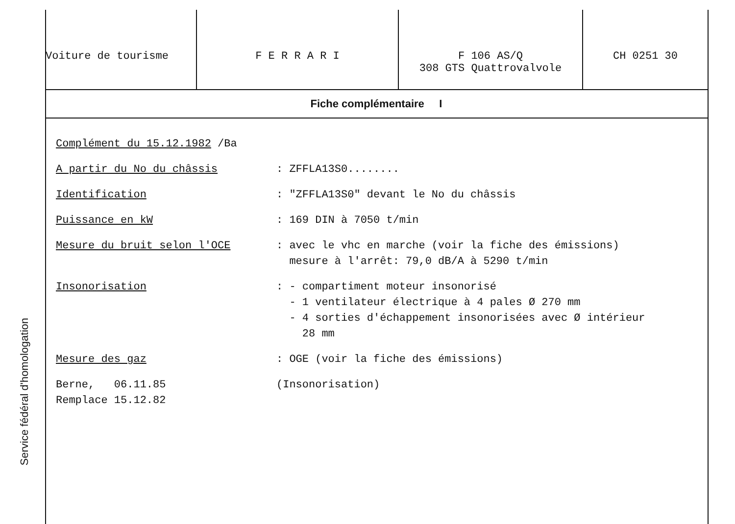Service fédéral d'homologation
| Voiture de tourisme | F E R R A R I | F 106 AS/Q 308 GTS Quattrovalvole | CH 0251 30 |
Fiche complémentaire I
Complément du 15.12.1982 /Ba
A partir du No du châssis : ZFFLA13S0........
Identification : "ZFFLA13S0" devant le No du châssis
Puissance en kW : 169 DIN à 7050 t/min
Mesure du bruit selon l'OCE : avec le vhc en marche (voir la fiche des émissions)
mesure à l'arrêt: 79,0 dB/A à 5290 t/min
Insonorisation : - compartiment moteur insonorisé
- 1 ventilateur électrique à 4 pales Ø 270 mm
- 4 sorties d'échappement insonorisées avec Ø intérieur
28 mm
Mesure des gaz : OGE (voir la fiche des émissions)
Berne, 06.11.85
Remplace 15.12.82
(Insonorisation)